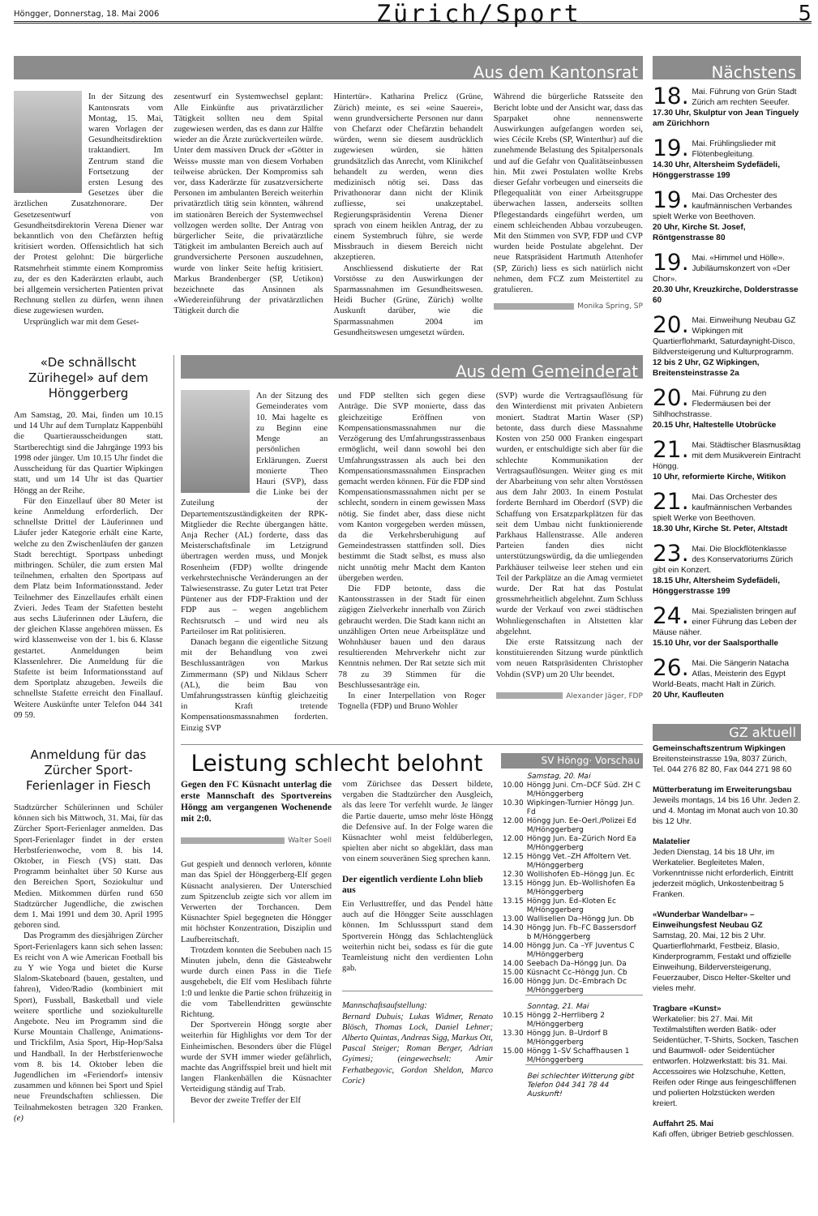Höngger, Donnerstag, 18. Mai 2006 Zürich/Sport 5
Aus dem Kantonsrat
In der Sitzung des Kantonsrats vom Montag, 15. Mai, waren Vorlagen der Gesundheitsdirektion traktandiert. Im Zentrum stand die Fortsetzung der ersten Lesung des Gesetzes über die ärztlichen Zusatzhonorare. Der Gesetzesentwurf von Gesundheitsdirektorin Verena Diener war bekanntlich von den Chefärzten heftig kritisiert worden. Offensichtlich hat sich der Protest gelohnt: Die bürgerliche Ratsmehrheit stimmte einem Kompromiss zu, der es den Kaderärzten erlaubt, auch bei allgemein versicherten Patienten privat Rechnung stellen zu dürfen, wenn ihnen diese zugewiesen wurden.
Ursprünglich war mit dem Geset-
zesentwurf ein Systemwechsel geplant: Alle Einkünfte aus privatärztlicher Tätigkeit sollten neu dem Spital zugewiesen werden, das es dann zur Hälfte wieder an die Ärzte zurückverteilen würde. Unter dem massiven Druck der «Götter in Weiss» musste man von diesem Vorhaben teilweise abrücken. Der Kompromiss sah vor, dass Kaderärzte für zusatzversicherte Personen im ambulanten Bereich weiterhin privatärztlich tätig sein könnten, während im stationären Bereich der Systemwechsel vollzogen werden sollte. Der Antrag von bürgerlicher Seite, die privatärztliche Tätigkeit im ambulanten Bereich auch auf grundversicherte Personen auszudehnen, wurde von linker Seite heftig kritisiert. Markus Brandenberger (SP, Uetikon) bezeichnete das Ansinnen als «Wiedereinführung der privatärztlichen Tätigkeit durch die
Hintertür». Katharina Prelicz (Grüne, Zürich) meinte, es sei «eine Sauerei», wenn grundversicherte Personen nur dann von Chefarzt oder Chefärztin behandelt würden, wenn sie diesem ausdrücklich zugewiesen würden, sie hätten grundsätzlich das Anrecht, vom Klinikchef behandelt zu werden, wenn dies medizinisch nötig sei. Dass das Privathonorar dann nicht der Klinik zufliesse, sei unakzeptabel. Regierungspräsidentin Verena Diener sprach von einem heiklen Antrag, der zu einem Systembruch führe, sie werde Missbrauch in diesem Bereich nicht akzeptieren.
Anschliessend diskutierte der Rat Vorstösse zu den Auswirkungen der Sparmassnahmen im Gesundheitswesen. Heidi Bucher (Grüne, Zürich) wollte Auskunft darüber, wie die Sparmassnahmen 2004 im Gesundheitswesen umgesetzt würden.
Während die bürgerliche Ratsseite den Bericht lobte und der Ansicht war, dass das Sparpaket ohne nennenswerte Auswirkungen aufgefangen worden sei, wies Cécile Krebs (SP, Winterthur) auf die zunehmende Belastung des Spitalpersonals und auf die Gefahr von Qualitätseinbussen hin. Mit zwei Postulaten wollte Krebs dieser Gefahr vorbeugen und einerseits die Pflegequalität von einer Arbeitsgruppe überwachen lassen, anderseits sollten Pflegestandards eingeführt werden, um einem schleichenden Abbau vorzubeugen. Mit den Stimmen von SVP, FDP und CVP wurden beide Postulate abgelehnt. Der neue Ratspräsident Hartmuth Attenhofer (SP, Zürich) liess es sich natürlich nicht nehmen, dem FCZ zum Meistertitel zu gratulieren.
Monika Spring, SP
«De schnällscht Zürihegel» auf dem Hönggerberg
Am Samstag, 20. Mai, finden um 10.15 und 14 Uhr auf dem Turnplatz Kappenbühl die Quartierausscheidungen statt. Startberechtigt sind die Jahrgänge 1993 bis 1998 oder jünger. Um 10.15 Uhr findet die Ausscheidung für das Quartier Wipkingen statt, und um 14 Uhr ist das Quartier Höngg an der Reihe.
Für den Einzellauf über 80 Meter ist keine Anmeldung erforderlich. Der schnellste Drittel der Läuferinnen und Läufer jeder Kategorie erhält eine Karte, welche zu den Zwischenläufen der ganzen Stadt berechtigt. Sportpass unbedingt mitbringen. Schüler, die zum ersten Mal teilnehmen, erhalten den Sportpass auf dem Platz beim Informationsstand. Jeder Teilnehmer des Einzellaufes erhält einen Zvieri. Jedes Team der Stafetten besteht aus sechs Läuferinnen oder Läufern, die der gleichen Klasse angehören müssen. Es wird klassenweise von der 1. bis 6. Klasse gestartet. Anmeldungen beim Klassenlehrer. Die Anmeldung für die Stafette ist beim Informationsstand auf dem Sportplatz abzugeben. Jeweils die schnellste Stafette erreicht den Finallauf. Weitere Auskünfte unter Telefon 044 341 09 59.
Anmeldung für das Zürcher Sport-Ferienlager in Fiesch
Stadtzürcher Schülerinnen und Schüler können sich bis Mittwoch, 31. Mai, für das Zürcher Sport-Ferienlager anmelden. Das Sport-Ferienlager findet in der ersten Herbstferienwoche, vom 8. bis 14. Oktober, in Fiesch (VS) statt. Das Programm beinhaltet über 50 Kurse aus den Bereichen Sport, Soziokultur und Medien. Mitkommen dürfen rund 650 Stadtzürcher Jugendliche, die zwischen dem 1. Mai 1991 und dem 30. April 1995 geboren sind.
Das Programm des diesjährigen Zürcher Sport-Ferienlagers kann sich sehen lassen: Es reicht von A wie American Football bis zu Y wie Yoga und bietet die Kurse Slalom-Skateboard (bauen, gestalten, und fahren), Video/Radio (kombiniert mit Sport), Fussball, Basketball und viele weitere sportliche und soziokulturelle Angebote. Neu im Programm sind die Kurse Mountain Challenge, Animations- und Trickfilm, Asia Sport, Hip-Hop/Salsa und Handball. In der Herbstferienwoche vom 8. bis 14. Oktober leben die Jugendlichen im «Feriendorf» intensiv zusammen und können bei Sport und Spiel neue Freundschaften schliessen. Die Teilnahmekosten betragen 320 Franken. (e)
Aus dem Gemeinderat
An der Sitzung des Gemeinderates vom 10. Mai hagelte es zu Beginn eine Menge an persönlichen Erklärungen. Zuerst monierte Theo Hauri (SVP), dass die Linke bei der Zuteilung der Departementszuständigkeiten der RPK-Mitglieder die Rechte übergangen hätte. Anja Recher (AL) forderte, dass das Meisterschaftsfinale im Letzigrund übertragen werden muss, und Monjek Rosenheim (FDP) wollte dringende verkehrstechnische Veränderungen an der Talwiesenstrasse. Zu guter Letzt trat Peter Püntener aus der FDP-Fraktion und der FDP aus – wegen angeblichem Rechtsrutsch – und wird neu als Parteiloser im Rat politisieren.
Danach begann die eigentliche Sitzung mit der Behandlung von zwei Beschlussanträgen von Markus Zimmermann (SP) und Niklaus Scherr (AL), die beim Bau von Umfahrungsstrassen künftig gleichzeitig in Kraft tretende Kompensationsmassnahmen forderten. Einzig SVP
und FDP stellten sich gegen diese Anträge. Die SVP monierte, dass das gleichzeitige Eröffnen von Kompensationsmassnahmen nur die Verzögerung des Umfahrungsstrassenbaus ermöglicht, weil dann sowohl bei den Umfahrungsstrassen als auch bei den Kompensationsmassnahmen Einsprachen gemacht werden können. Für die FDP sind Kompensationsmassnahmen nicht per se schlecht, sondern in einem gewissen Mass nötig. Sie findet aber, dass diese nicht vom Kanton vorgegeben werden müssen, da die Verkehrsberuhigung auf Gemeindestrassen stattfinden soll. Dies bestimmt die Stadt selbst, es muss also nicht unnötig mehr Macht dem Kanton übergeben werden.
Die FDP betonte, dass die Kantonsstrassen in der Stadt für einen zügigen Zielverkehr innerhalb von Zürich gebraucht werden. Die Stadt kann nicht an unzähligen Orten neue Arbeitsplätze und Wohnhäuser bauen und den daraus resultierenden Mehrverkehr nicht zur Kenntnis nehmen. Der Rat setzte sich mit 78 zu 39 Stimmen für die Beschlussesanträge ein.
In einer Interpellation von Roger Tognella (FDP) und Bruno Wohler
(SVP) wurde die Vertragsauflösung für den Winterdienst mit privaten Anbietern moniert. Stadtrat Martin Waser (SP) betonte, dass durch diese Massnahme Kosten von 250 000 Franken eingespart wurden, er entschuldigte sich aber für die schlechte Kommunikation der Vertragsauflösungen. Weiter ging es mit der Abarbeitung von sehr alten Vorstössen aus dem Jahr 2003. In einem Postulat forderte Bernhard im Oberdorf (SVP) die Schaffung von Ersatzparkplätzen für das seit dem Umbau nicht funktionierende Parkhaus Hallenstrasse. Alle anderen Parteien fanden dies nicht unterstützungswürdig, da die umliegenden Parkhäuser teilweise leer stehen und ein Teil der Parkplätze an die Amag vermietet wurde. Der Rat hat das Postulat grossmehrheitlich abgelehnt. Zum Schluss wurde der Verkauf von zwei städtischen Wohnliegenschaften in Altstetten klar abgelehnt.
Die erste Ratssitzung nach der konstituierenden Sitzung wurde pünktlich vom neuen Ratspräsidenten Christopher Vohdin (SVP) um 20 Uhr beendet.
Alexander Jäger, FDP
Leistung schlecht belohnt
Gegen den FC Küsnacht unterlag die erste Mannschaft des Sportvereins Höngg am vergangenen Wochenende mit 2:0.
Walter Soell
Gut gespielt und dennoch verloren, könnte man das Spiel der Hönggerberg-Elf gegen Küsnacht analysieren. Der Unterschied zum Spitzenclub zeigte sich vor allem im Verwerten der Torchancen. Dem Küsnachter Spiel begegneten die Höngger mit höchster Konzentration, Disziplin und Laufbereitschaft.
Trotzdem konnten die Seebuben nach 15 Minuten jubeln, denn die Gästeabwehr wurde durch einen Pass in die Tiefe ausgehebelt, die Elf vom Heslibach führte 1:0 und lenkte die Partie schon frühzeitig in die vom Tabellendritten gewünschte Richtung.
Der Sportverein Höngg sorgte aber weiterhin für Highlights vor dem Tor der Einheimischen. Besonders über die Flügel wurde der SVH immer wieder gefährlich, machte das Angriffsspiel breit und hielt mit langen Flankenbällen die Küsnachter Verteidigung ständig auf Trab.
Bevor der zweite Treffer der Elf
vom Zürichsee das Dessert bildete, vergaben die Stadtzürcher den Ausgleich, als das leere Tor verfehlt wurde. Je länger die Partie dauerte, umso mehr löste Höngg die Defensive auf. In der Folge waren die Küsnachter wohl meist feldüberlegen, spielten aber nicht so abgeklärt, dass man von einem souveränen Sieg sprechen kann.
Der eigentlich verdiente Lohn blieb aus
Ein Verlusttreffer, und das Pendel hätte auch auf die Höngger Seite ausschlagen können. Im Schlussspurt stand dem Sportverein Höngg das Schlachtenglück weiterhin nicht bei, sodass es für die gute Teamleistung nicht den verdienten Lohn gab.
Mannschaftsaufstellung:
Bernard Dubuis; Lukas Widmer, Renato Blösch, Thomas Lock, Daniel Lehner; Alberto Quintas, Andreas Sigg, Markus Ott, Pascal Steiger; Roman Berger, Adrian Gyimesi; (eingewechselt: Amir Ferhatbegovic, Gordon Sheldon, Marco Coric)
SV Höngg· Vorschau
| | Samstag, 20. Mai |
| 10.00 | Höngg Juni. Cm–DCF Süd. ZH C M/Hönggerberg |
| 10.30 | Wipkingen-Turnier Höngg Jun. Fd |
| 12.00 | Höngg Jun. Ee–Oerl./Polizei Ed M/Hönggerberg |
| 12.00 | Höngg Jun. Ea–Zürich Nord Ea M/Hönggerberg |
| 12.15 | Höngg Vet.–ZH Affoltern Vet. M/Hönggerberg |
| 12.30 | Wollishofen Eb–Höngg Jun. Ec |
| 13.15 | Höngg Jun. Eb–Wollishofen Ea M/Hönggerberg |
| 13.15 | Höngg Jun. Ed–Kloten Ec M/Hönggerberg |
| 13.00 | Wallisellen Da–Höngg Jun. Db |
| 14.30 | Höngg Jun. Fb–FC Bassersdorf b M/Hönggerberg |
| 14.00 | Höngg Jun. Ca –YF Juventus C M/Hönggerberg |
| 14.00 | Seebach Da–Höngg Jun. Da |
| 15.00 | Küsnacht Cc–Höngg Jun. Cb |
| 16.00 | Höngg Jun. Dc–Embrach Dc M/Hönggerberg |
| | Sonntag, 21. Mai |
| 10.15 | Höngg 2–Herrliberg 2 M/Hönggerberg |
| 13.30 | Höngg Jun. B–Urdorf B M/Hönggerberg |
| 15.00 | Höngg 1–SV Schaffhausen 1 M/Hönggerberg |
| | Bei schlechter Witterung gibt Telefon 044 341 78 44 Auskunft! |
Nächstens
18. Mai. Führung von Grün Stadt Zürich am rechten Seeufer.
17.30 Uhr, Skulptur von Jean Tinguely am Zürichhorn
19. Mai. Frühlingslieder mit Flötenbegleitung.
14.30 Uhr, Altersheim Sydefädeli, Hönggerstrasse 199
19. Mai. Das Orchester des kaufmännischen Verbandes spielt Werke von Beethoven.
20 Uhr, Kirche St. Josef, Röntgenstrasse 80
19. Mai. «Himmel und Hölle». Jubiläumskonzert von «Der Chor».
20.30 Uhr, Kreuzkirche, Dolderstrasse 60
20. Mai. Einweihung Neubau GZ Wipkingen mit Quartierflohmarkt, Saturdaynight-Disco, Bildversteigerung und Kulturprogramm.
12 bis 2 Uhr, GZ Wipkingen, Breitensteinstrasse 2a
20. Mai. Führung zu den Fledermäusen bei der Sihlhochstrasse.
20.15 Uhr, Haltestelle Utobrücke
21. Mai. Städtischer Blasmusiktag mit dem Musikverein Eintracht Höngg.
10 Uhr, reformierte Kirche, Witikon
21. Mai. Das Orchester des kaufmännischen Verbandes spielt Werke von Beethoven.
18.30 Uhr, Kirche St. Peter, Altstadt
23. Mai. Die Blockflötenklasse des Konservatoriums Zürich gibt ein Konzert.
18.15 Uhr, Altersheim Sydefädeli, Hönggerstrasse 199
24. Mai. Spezialisten bringen auf einer Führung das Leben der Mäuse näher.
15.10 Uhr, vor der Saalsporthalle
26. Mai. Die Sängerin Natacha Atlas, Meisterin des Egypt World-Beats, macht Halt in Zürich.
20 Uhr, Kaufleuten
GZ aktuell
Gemeinschaftszentrum Wipkingen
Breitensteinstrasse 19a, 8037 Zürich, Tel. 044 276 82 80, Fax 044 271 98 60
Mütterberatung im Erweiterungsbau
Jeweils montags, 14 bis 16 Uhr. Jeden 2. und 4. Montag im Monat auch von 10.30 bis 12 Uhr.
Malatelier
Jeden Dienstag, 14 bis 18 Uhr, im Werkatelier. Begleitetes Malen, Vorkenntnisse nicht erforderlich, Eintritt jederzeit möglich, Unkostenbeitrag 5 Franken.
«Wunderbar Wandelbar» – Einweihungsfest Neubau GZ
Samstag, 20. Mai, 12 bis 2 Uhr. Quartierflohmarkt, Festbeiz, Blasio, Kinderprogramm, Festakt und offizielle Einweihung, Bilderversteigerung, Feuerzauber, Disco Helter-Skelter und vieles mehr.
Tragbare «Kunst»
Werkatelier: bis 27. Mai. Mit Textilmalstiften werden Batik- oder Seidentücher, T-Shirts, Socken, Taschen und Baumwoll- oder Seidentücher entworfen. Holzwerkstatt: bis 31. Mai. Accessoires wie Holzschuhe, Ketten, Reifen oder Ringe aus feingeschliffenen und polierten Holzstücken werden kreiert.
Auffahrt 25. Mai
Kafi offen, übriger Betrieb geschlossen.